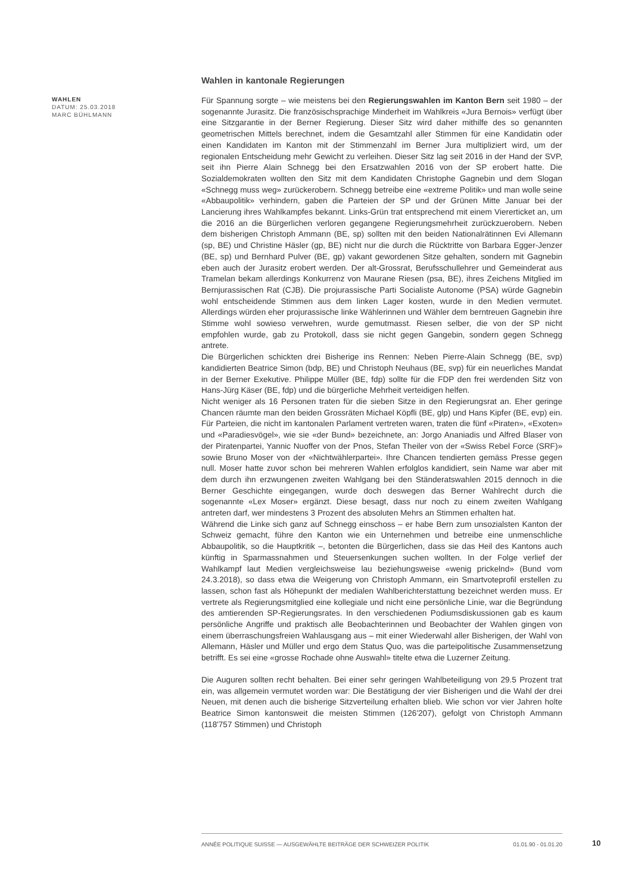WAHLEN
DATUM: 25.03.2018
MARC BÜHLMANN
Wahlen in kantonale Regierungen
Für Spannung sorgte – wie meistens bei den Regierungswahlen im Kanton Bern seit 1980 – der sogenannte Jurasitz. Die französischsprachige Minderheit im Wahlkreis «Jura Bernois» verfügt über eine Sitzgarantie in der Berner Regierung. Dieser Sitz wird daher mithilfe des so genannten geometrischen Mittels berechnet, indem die Gesamtzahl aller Stimmen für eine Kandidatin oder einen Kandidaten im Kanton mit der Stimmenzahl im Berner Jura multipliziert wird, um der regionalen Entscheidung mehr Gewicht zu verleihen. Dieser Sitz lag seit 2016 in der Hand der SVP, seit ihn Pierre Alain Schnegg bei den Ersatzwahlen 2016 von der SP erobert hatte. Die Sozialdemokraten wollten den Sitz mit dem Kandidaten Christophe Gagnebin und dem Slogan «Schnegg muss weg» zurückerobern. Schnegg betreibe eine «extreme Politik» und man wolle seine «Abbaupolitik» verhindern, gaben die Parteien der SP und der Grünen Mitte Januar bei der Lancierung ihres Wahlkampfes bekannt. Links-Grün trat entsprechend mit einem Viererticket an, um die 2016 an die Bürgerlichen verloren gegangene Regierungsmehrheit zurückzuerobern. Neben dem bisherigen Christoph Ammann (BE, sp) sollten mit den beiden Nationalrätinnen Evi Allemann (sp, BE) und Christine Häsler (gp, BE) nicht nur die durch die Rücktritte von Barbara Egger-Jenzer (BE, sp) und Bernhard Pulver (BE, gp) vakant gewordenen Sitze gehalten, sondern mit Gagnebin eben auch der Jurasitz erobert werden. Der alt-Grossrat, Berufsschullehrer und Gemeinderat aus Tramelan bekam allerdings Konkurrenz von Maurane Riesen (psa, BE), ihres Zeichens Mitglied im Bernjurassischen Rat (CJB). Die projurassische Parti Socialiste Autonome (PSA) würde Gagnebin wohl entscheidende Stimmen aus dem linken Lager kosten, wurde in den Medien vermutet. Allerdings würden eher projurassische linke Wählerinnen und Wähler dem berntreuen Gagnebin ihre Stimme wohl sowieso verwehren, wurde gemutmasst. Riesen selber, die von der SP nicht empfohlen wurde, gab zu Protokoll, dass sie nicht gegen Gangebin, sondern gegen Schnegg antrete.
Die Bürgerlichen schickten drei Bisherige ins Rennen: Neben Pierre-Alain Schnegg (BE, svp) kandidierten Beatrice Simon (bdp, BE) und Christoph Neuhaus (BE, svp) für ein neuerliches Mandat in der Berner Exekutive. Philippe Müller (BE, fdp) sollte für die FDP den frei werdenden Sitz von Hans-Jürg Käser (BE, fdp) und die bürgerliche Mehrheit verteidigen helfen.
Nicht weniger als 16 Personen traten für die sieben Sitze in den Regierungsrat an. Eher geringe Chancen räumte man den beiden Grossräten Michael Köpfli (BE, glp) und Hans Kipfer (BE, evp) ein. Für Parteien, die nicht im kantonalen Parlament vertreten waren, traten die fünf «Piraten», «Exoten» und «Paradiesvögel», wie sie «der Bund» bezeichnete, an: Jorgo Ananiadis und Alfred Blaser von der Piratenpartei, Yannic Nuoffer von der Pnos, Stefan Theiler von der «Swiss Rebel Force (SRF)» sowie Bruno Moser von der «Nichtwählerpartei». Ihre Chancen tendierten gemäss Presse gegen null. Moser hatte zuvor schon bei mehreren Wahlen erfolglos kandidiert, sein Name war aber mit dem durch ihn erzwungenen zweiten Wahlgang bei den Ständeratswahlen 2015 dennoch in die Berner Geschichte eingegangen, wurde doch deswegen das Berner Wahlrecht durch die sogenannte «Lex Moser» ergänzt. Diese besagt, dass nur noch zu einem zweiten Wahlgang antreten darf, wer mindestens 3 Prozent des absoluten Mehrs an Stimmen erhalten hat.
Während die Linke sich ganz auf Schnegg einschoss – er habe Bern zum unsozialsten Kanton der Schweiz gemacht, führe den Kanton wie ein Unternehmen und betreibe eine unmenschliche Abbaupolitik, so die Hauptkritik –, betonten die Bürgerlichen, dass sie das Heil des Kantons auch künftig in Sparmassnahmen und Steuersenkungen suchen wollten. In der Folge verlief der Wahlkampf laut Medien vergleichsweise lau beziehungsweise «wenig prickelnd» (Bund vom 24.3.2018), so dass etwa die Weigerung von Christoph Ammann, ein Smartvoteprofil erstellen zu lassen, schon fast als Höhepunkt der medialen Wahlberichterstattung bezeichnet werden muss. Er vertrete als Regierungsmitglied eine kollegiale und nicht eine persönliche Linie, war die Begründung des amtierenden SP-Regierungsrates. In den verschiedenen Podiumsdiskussionen gab es kaum persönliche Angriffe und praktisch alle Beobachterinnen und Beobachter der Wahlen gingen von einem überraschungsfreien Wahlausgang aus – mit einer Wiederwahl aller Bisherigen, der Wahl von Allemann, Häsler und Müller und ergo dem Status Quo, was die parteipolitische Zusammensetzung betrifft. Es sei eine «grosse Rochade ohne Auswahl» titelte etwa die Luzerner Zeitung.
Die Auguren sollten recht behalten. Bei einer sehr geringen Wahlbeteiligung von 29.5 Prozent trat ein, was allgemein vermutet worden war: Die Bestätigung der vier Bisherigen und die Wahl der drei Neuen, mit denen auch die bisherige Sitzverteilung erhalten blieb. Wie schon vor vier Jahren holte Beatrice Simon kantonsweit die meisten Stimmen (126'207), gefolgt von Christoph Ammann (118'757 Stimmen) und Christoph
ANNÉE POLITIQUE SUISSE — AUSGEWÄHLTE BEITRÄGE DER SCHWEIZER POLITIK 01.01.90 - 01.01.20
10